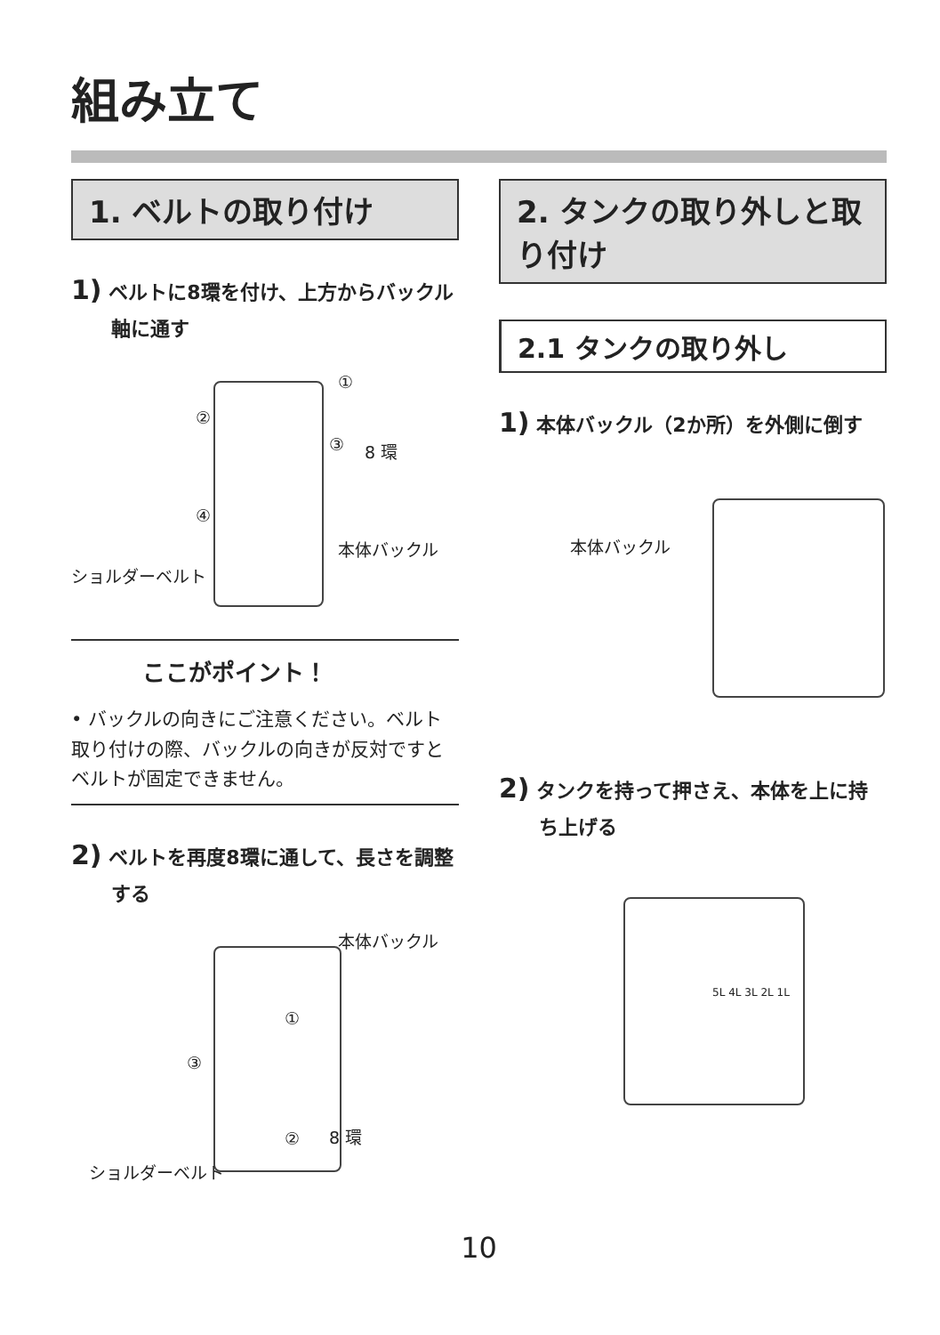組み立て
1. ベルトの取り付け
1) ベルトに8環を付け、上方からバックル軸に通す
①
②
③ 8 環
④
本体バックル
ショルダーベルト
ここがポイント！
• バックルの向きにご注意ください。ベルト取り付けの際、バックルの向きが反対ですとベルトが固定できません。
2) ベルトを再度8環に通して、長さを調整する
本体バックル
①
③
② 8 環
ショルダーベルト
2. タンクの取り外しと取り付け
2.1 タンクの取り外し
1) 本体バックル（2か所）を外側に倒す
本体バックル
2) タンクを持って押さえ、本体を上に持ち上げる
5L 4L 3L 2L 1L
10